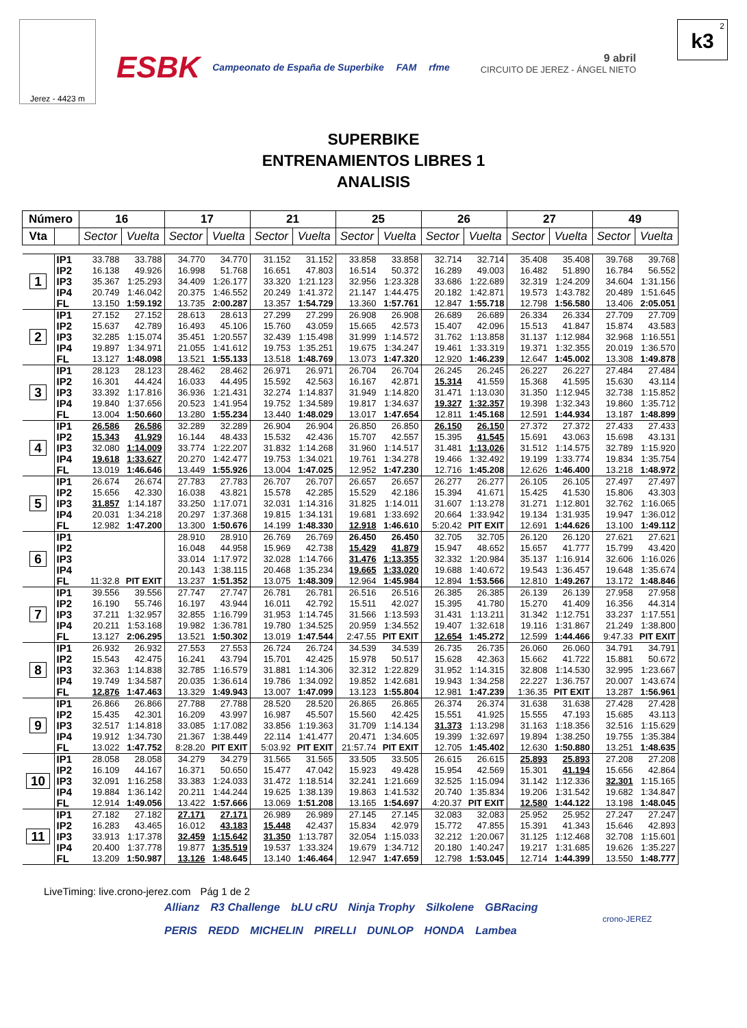Jerez - 4423 m
ESBK Campeonato de España de Superbike FAM rfme
9 abril
CIRCUITO DE JEREZ - ÁNGEL NIETO
2
k3
SUPERBIKE
ENTRENAMIENTOS LIBRES 1
ANALISIS
| Número | | 16 | | 17 | | 21 | | 25 | | 26 | | 27 | | 49 | |
| --- | --- | --- | --- | --- | --- | --- | --- | --- | --- | --- | --- | --- | --- | --- | --- |
| Vta | | Sector | Vuelta | Sector | Vuelta | Sector | Vuelta | Sector | Vuelta | Sector | Vuelta | Sector | Vuelta | Sector | Vuelta |
| 1 | IP1 | 33.788 | 33.788 | 34.770 | 34.770 | 31.152 | 31.152 | 33.858 | 33.858 | 32.714 | 32.714 | 35.408 | 35.408 | 39.768 | 39.768 |
| | IP2 | 16.138 | 49.926 | 16.998 | 51.768 | 16.651 | 47.803 | 16.514 | 50.372 | 16.289 | 49.003 | 16.482 | 51.890 | 16.784 | 56.552 |
| | IP3 | 35.367 | 1:25.293 | 34.409 | 1:26.177 | 33.320 | 1:21.123 | 32.956 | 1:23.328 | 33.686 | 1:22.689 | 32.319 | 1:24.209 | 34.604 | 1:31.156 |
| | IP4 | 20.749 | 1:46.042 | 20.375 | 1:46.552 | 20.249 | 1:41.372 | 21.147 | 1:44.475 | 20.182 | 1:42.871 | 19.573 | 1:43.782 | 20.489 | 1:51.645 |
| | FL | 13.150 | 1:59.192 | 13.735 | 2:00.287 | 13.357 | 1:54.729 | 13.360 | 1:57.761 | 12.847 | 1:55.718 | 12.798 | 1:56.580 | 13.406 | 2:05.051 |
| 2 | IP1 | 27.152 | 27.152 | 28.613 | 28.613 | 27.299 | 27.299 | 26.908 | 26.908 | 26.689 | 26.689 | 26.334 | 26.334 | 27.709 | 27.709 |
| | IP2 | 15.637 | 42.789 | 16.493 | 45.106 | 15.760 | 43.059 | 15.665 | 42.573 | 15.407 | 42.096 | 15.513 | 41.847 | 15.874 | 43.583 |
| | IP3 | 32.285 | 1:15.074 | 35.451 | 1:20.557 | 32.439 | 1:15.498 | 31.999 | 1:14.572 | 31.762 | 1:13.858 | 31.137 | 1:12.984 | 32.968 | 1:16.551 |
| | IP4 | 19.897 | 1:34.971 | 21.055 | 1:41.612 | 19.753 | 1:35.251 | 19.675 | 1:34.247 | 19.461 | 1:33.319 | 19.371 | 1:32.355 | 20.019 | 1:36.570 |
| | FL | 13.127 | 1:48.098 | 13.521 | 1:55.133 | 13.518 | 1:48.769 | 13.073 | 1:47.320 | 12.920 | 1:46.239 | 12.647 | 1:45.002 | 13.308 | 1:49.878 |
| 3 | IP1 | 28.123 | 28.123 | 28.462 | 28.462 | 26.971 | 26.971 | 26.704 | 26.704 | 26.245 | 26.245 | 26.227 | 26.227 | 27.484 | 27.484 |
| | IP2 | 16.301 | 44.424 | 16.033 | 44.495 | 15.592 | 42.563 | 16.167 | 42.871 | 15.314 | 41.559 | 15.368 | 41.595 | 15.630 | 43.114 |
| | IP3 | 33.392 | 1:17.816 | 36.936 | 1:21.431 | 32.274 | 1:14.837 | 31.949 | 1:14.820 | 31.471 | 1:13.030 | 31.350 | 1:12.945 | 32.738 | 1:15.852 |
| | IP4 | 19.840 | 1:37.656 | 20.523 | 1:41.954 | 19.752 | 1:34.589 | 19.817 | 1:34.637 | 19.327 | 1:32.357 | 19.398 | 1:32.343 | 19.860 | 1:35.712 |
| | FL | 13.004 | 1:50.660 | 13.280 | 1:55.234 | 13.440 | 1:48.029 | 13.017 | 1:47.654 | 12.811 | 1:45.168 | 12.591 | 1:44.934 | 13.187 | 1:48.899 |
| 4 | IP1 | 26.586 | 26.586 | 32.289 | 32.289 | 26.904 | 26.904 | 26.850 | 26.850 | 26.150 | 26.150 | 27.372 | 27.372 | 27.433 | 27.433 |
| | IP2 | 15.343 | 41.929 | 16.144 | 48.433 | 15.532 | 42.436 | 15.707 | 42.557 | 15.395 | 41.545 | 15.691 | 43.063 | 15.698 | 43.131 |
| | IP3 | 32.080 | 1:14.009 | 33.774 | 1:22.207 | 31.832 | 1:14.268 | 31.960 | 1:14.517 | 31.481 | 1:13.026 | 31.512 | 1:14.575 | 32.789 | 1:15.920 |
| | IP4 | 19.618 | 1:33.627 | 20.270 | 1:42.477 | 19.753 | 1:34.021 | 19.761 | 1:34.278 | 19.466 | 1:32.492 | 19.199 | 1:33.774 | 19.834 | 1:35.754 |
| | FL | 13.019 | 1:46.646 | 13.449 | 1:55.926 | 13.004 | 1:47.025 | 12.952 | 1:47.230 | 12.716 | 1:45.208 | 12.626 | 1:46.400 | 13.218 | 1:48.972 |
| 5 | IP1 | 26.674 | 26.674 | 27.783 | 27.783 | 26.707 | 26.707 | 26.657 | 26.657 | 26.277 | 26.277 | 26.105 | 26.105 | 27.497 | 27.497 |
| | IP2 | 15.656 | 42.330 | 16.038 | 43.821 | 15.578 | 42.285 | 15.529 | 42.186 | 15.394 | 41.671 | 15.425 | 41.530 | 15.806 | 43.303 |
| | IP3 | 31.857 | 1:14.187 | 33.250 | 1:17.071 | 32.031 | 1:14.316 | 31.825 | 1:14.011 | 31.607 | 1:13.278 | 31.271 | 1:12.801 | 32.762 | 1:16.065 |
| | IP4 | 20.031 | 1:34.218 | 20.297 | 1:37.368 | 19.815 | 1:34.131 | 19.681 | 1:33.692 | 20.664 | 1:33.942 | 19.134 | 1:31.935 | 19.947 | 1:36.012 |
| | FL | 12.982 | 1:47.200 | 13.300 | 1:50.676 | 14.199 | 1:48.330 | 12.918 | 1:46.610 | 5:20.42 | PIT EXIT | 12.691 | 1:44.626 | 13.100 | 1:49.112 |
| 6 | IP1 | | | 28.910 | 28.910 | 26.769 | 26.769 | 26.450 | 26.450 | 32.705 | 32.705 | 26.120 | 26.120 | 27.621 | 27.621 |
| | IP2 | | | 16.048 | 44.958 | 15.969 | 42.738 | 15.429 | 41.879 | 15.947 | 48.652 | 15.657 | 41.777 | 15.799 | 43.420 |
| | IP3 | | | 33.014 | 1:17.972 | 32.028 | 1:14.766 | 31.476 | 1:13.355 | 32.332 | 1:20.984 | 35.137 | 1:16.914 | 32.606 | 1:16.026 |
| | IP4 | | | 20.143 | 1:38.115 | 20.468 | 1:35.234 | 19.665 | 1:33.020 | 19.688 | 1:40.672 | 19.543 | 1:36.457 | 19.648 | 1:35.674 |
| | FL | 11:32.8 | PIT EXIT | 13.237 | 1:51.352 | 13.075 | 1:48.309 | 12.964 | 1:45.984 | 12.894 | 1:53.566 | 12.810 | 1:49.267 | 13.172 | 1:48.846 |
| 7 | IP1 | 39.556 | 39.556 | 27.747 | 27.747 | 26.781 | 26.781 | 26.516 | 26.516 | 26.385 | 26.385 | 26.139 | 26.139 | 27.958 | 27.958 |
| | IP2 | 16.190 | 55.746 | 16.197 | 43.944 | 16.011 | 42.792 | 15.511 | 42.027 | 15.395 | 41.780 | 15.270 | 41.409 | 16.356 | 44.314 |
| | IP3 | 37.211 | 1:32.957 | 32.855 | 1:16.799 | 31.953 | 1:14.745 | 31.566 | 1:13.593 | 31.431 | 1:13.211 | 31.342 | 1:12.751 | 33.237 | 1:17.551 |
| | IP4 | 20.211 | 1:53.168 | 19.982 | 1:36.781 | 19.780 | 1:34.525 | 20.959 | 1:34.552 | 19.407 | 1:32.618 | 19.116 | 1:31.867 | 21.249 | 1:38.800 |
| | FL | 13.127 | 2:06.295 | 13.521 | 1:50.302 | 13.019 | 1:47.544 | 2:47.55 | PIT EXIT | 12.654 | 1:45.272 | 12.599 | 1:44.466 | 9:47.33 | PIT EXIT |
| 8 | IP1 | 26.932 | 26.932 | 27.553 | 27.553 | 26.724 | 26.724 | 34.539 | 34.539 | 26.735 | 26.735 | 26.060 | 26.060 | 34.791 | 34.791 |
| | IP2 | 15.543 | 42.475 | 16.241 | 43.794 | 15.701 | 42.425 | 15.978 | 50.517 | 15.628 | 42.363 | 15.662 | 41.722 | 15.881 | 50.672 |
| | IP3 | 32.363 | 1:14.838 | 32.785 | 1:16.579 | 31.881 | 1:14.306 | 32.312 | 1:22.829 | 31.952 | 1:14.315 | 32.808 | 1:14.530 | 32.995 | 1:23.667 |
| | IP4 | 19.749 | 1:34.587 | 20.035 | 1:36.614 | 19.786 | 1:34.092 | 19.852 | 1:42.681 | 19.943 | 1:34.258 | 22.227 | 1:36.757 | 20.007 | 1:43.674 |
| | FL | 12.876 | 1:47.463 | 13.329 | 1:49.943 | 13.007 | 1:47.099 | 13.123 | 1:55.804 | 12.981 | 1:47.239 | 1:36.35 | PIT EXIT | 13.287 | 1:56.961 |
| 9 | IP1 | 26.866 | 26.866 | 27.788 | 27.788 | 28.520 | 28.520 | 26.865 | 26.865 | 26.374 | 26.374 | 31.638 | 31.638 | 27.428 | 27.428 |
| | IP2 | 15.435 | 42.301 | 16.209 | 43.997 | 16.987 | 45.507 | 15.560 | 42.425 | 15.551 | 41.925 | 15.555 | 47.193 | 15.685 | 43.113 |
| | IP3 | 32.517 | 1:14.818 | 33.085 | 1:17.082 | 33.856 | 1:19.363 | 31.709 | 1:14.134 | 31.373 | 1:13.298 | 31.163 | 1:18.356 | 32.516 | 1:15.629 |
| | IP4 | 19.912 | 1:34.730 | 21.367 | 1:38.449 | 22.114 | 1:41.477 | 20.471 | 1:34.605 | 19.399 | 1:32.697 | 19.894 | 1:38.250 | 19.755 | 1:35.384 |
| | FL | 13.022 | 1:47.752 | 8:28.20 | PIT EXIT | 5:03.92 | PIT EXIT | 21:57.74 | PIT EXIT | 12.705 | 1:45.402 | 12.630 | 1:50.880 | 13.251 | 1:48.635 |
| 10 | IP1 | 28.058 | 28.058 | 34.279 | 34.279 | 31.565 | 31.565 | 33.505 | 33.505 | 26.615 | 26.615 | 25.893 | 25.893 | 27.208 | 27.208 |
| | IP2 | 16.109 | 44.167 | 16.371 | 50.650 | 15.477 | 47.042 | 15.923 | 49.428 | 15.954 | 42.569 | 15.301 | 41.194 | 15.656 | 42.864 |
| | IP3 | 32.091 | 1:16.258 | 33.383 | 1:24.033 | 31.472 | 1:18.514 | 32.241 | 1:21.669 | 32.525 | 1:15.094 | 31.142 | 1:12.336 | 32.301 | 1:15.165 |
| | IP4 | 19.884 | 1:36.142 | 20.211 | 1:44.244 | 19.625 | 1:38.139 | 19.863 | 1:41.532 | 20.740 | 1:35.834 | 19.206 | 1:31.542 | 19.682 | 1:34.847 |
| | FL | 12.914 | 1:49.056 | 13.422 | 1:57.666 | 13.069 | 1:51.208 | 13.165 | 1:54.697 | 4:20.37 | PIT EXIT | 12.580 | 1:44.122 | 13.198 | 1:48.045 |
| 11 | IP1 | 27.182 | 27.182 | 27.171 | 27.171 | 26.989 | 26.989 | 27.145 | 27.145 | 32.083 | 32.083 | 25.952 | 25.952 | 27.247 | 27.247 |
| | IP2 | 16.283 | 43.465 | 16.012 | 43.183 | 15.448 | 42.437 | 15.834 | 42.979 | 15.772 | 47.855 | 15.391 | 41.343 | 15.646 | 42.893 |
| | IP3 | 33.913 | 1:17.378 | 32.459 | 1:15.642 | 31.350 | 1:13.787 | 32.054 | 1:15.033 | 32.212 | 1:20.067 | 31.125 | 1:12.468 | 32.708 | 1:15.601 |
| | IP4 | 20.400 | 1:37.778 | 19.877 | 1:35.519 | 19.537 | 1:33.324 | 19.679 | 1:34.712 | 20.180 | 1:40.247 | 19.217 | 1:31.685 | 19.626 | 1:35.227 |
| | FL | 13.209 | 1:50.987 | 13.126 | 1:48.645 | 13.140 | 1:46.464 | 12.947 | 1:47.659 | 12.798 | 1:53.045 | 12.714 | 1:44.399 | 13.550 | 1:48.777 |
LiveTiming: live.crono-jerez.com
Pág 1 de 2
Allianz R3 Challenge bLU cRU Ninja Trophy Silkolene GBRacing PERIS REDD MICHELIN PIRELLI DUNLOP HONDA Lambea
crono-JEREZ